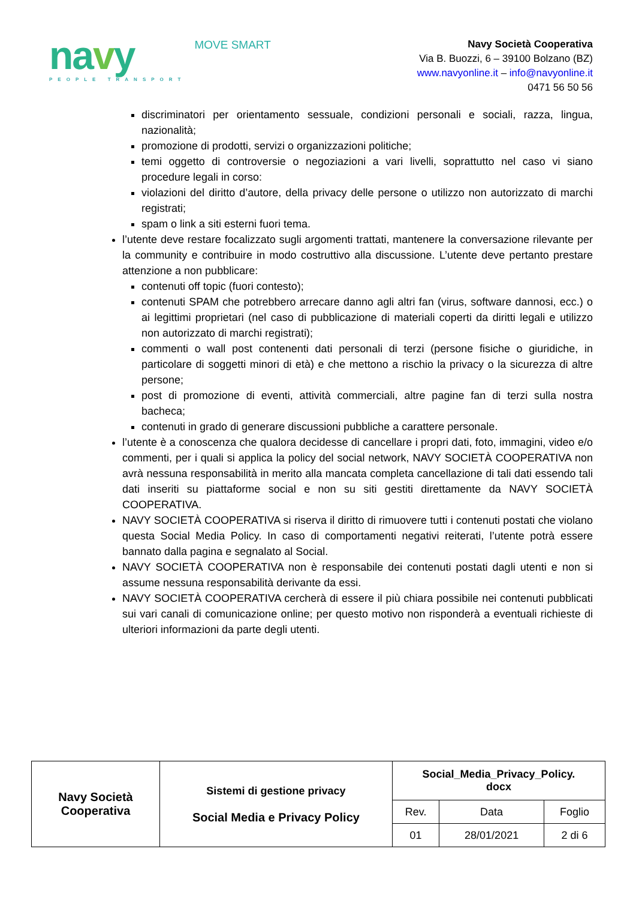navy
PEOPLE TRANSPORT
MOVE SMART
Navy Società Cooperativa
Via B. Buozzi, 6 – 39100 Bolzano (BZ)
www.navyonline.it – info@navyonline.it
0471 56 50 56
discriminatori per orientamento sessuale, condizioni personali e sociali, razza, lingua, nazionalità;
promozione di prodotti, servizi o organizzazioni politiche;
temi oggetto di controversie o negoziazioni a vari livelli, soprattutto nel caso vi siano procedure legali in corso:
violazioni del diritto d’autore, della privacy delle persone o utilizzo non autorizzato di marchi registrati;
spam o link a siti esterni fuori tema.
l’utente deve restare focalizzato sugli argomenti trattati, mantenere la conversazione rilevante per la community e contribuire in modo costruttivo alla discussione. L’utente deve pertanto prestare attenzione a non pubblicare:
contenuti off topic (fuori contesto);
contenuti SPAM che potrebbero arrecare danno agli altri fan (virus, software dannosi, ecc.) o ai legittimi proprietari (nel caso di pubblicazione di materiali coperti da diritti legali e utilizzo non autorizzato di marchi registrati);
commenti o wall post contenenti dati personali di terzi (persone fisiche o giuridiche, in particolare di soggetti minori di età) e che mettono a rischio la privacy o la sicurezza di altre persone;
post di promozione di eventi, attività commerciali, altre pagine fan di terzi sulla nostra bacheca;
contenuti in grado di generare discussioni pubbliche a carattere personale.
l’utente è a conoscenza che qualora decidesse di cancellare i propri dati, foto, immagini, video e/o commenti, per i quali si applica la policy del social network, NAVY SOCIETÀ COOPERATIVA non avrà nessuna responsabilità in merito alla mancata completa cancellazione di tali dati essendo tali dati inseriti su piattaforme social e non su siti gestiti direttamente da NAVY SOCIETÀ COOPERATIVA.
NAVY SOCIETÀ COOPERATIVA si riserva il diritto di rimuovere tutti i contenuti postati che violano questa Social Media Policy. In caso di comportamenti negativi reiterati, l’utente potrà essere bannato dalla pagina e segnalato al Social.
NAVY SOCIETÀ COOPERATIVA non è responsabile dei contenuti postati dagli utenti e non si assume nessuna responsabilità derivante da essi.
NAVY SOCIETÀ COOPERATIVA cercherà di essere il più chiara possibile nei contenuti pubblicati sui vari canali di comunicazione online; per questo motivo non risponderà a eventuali richieste di ulteriori informazioni da parte degli utenti.
| Navy Società Cooperativa | Sistemi di gestione privacy Social Media e Privacy Policy | Social_Media_Privacy_Policy. docx | | |
| | | Rev. | Data | Foglio |
| | | 01 | 28/01/2021 | 2 di 6 |